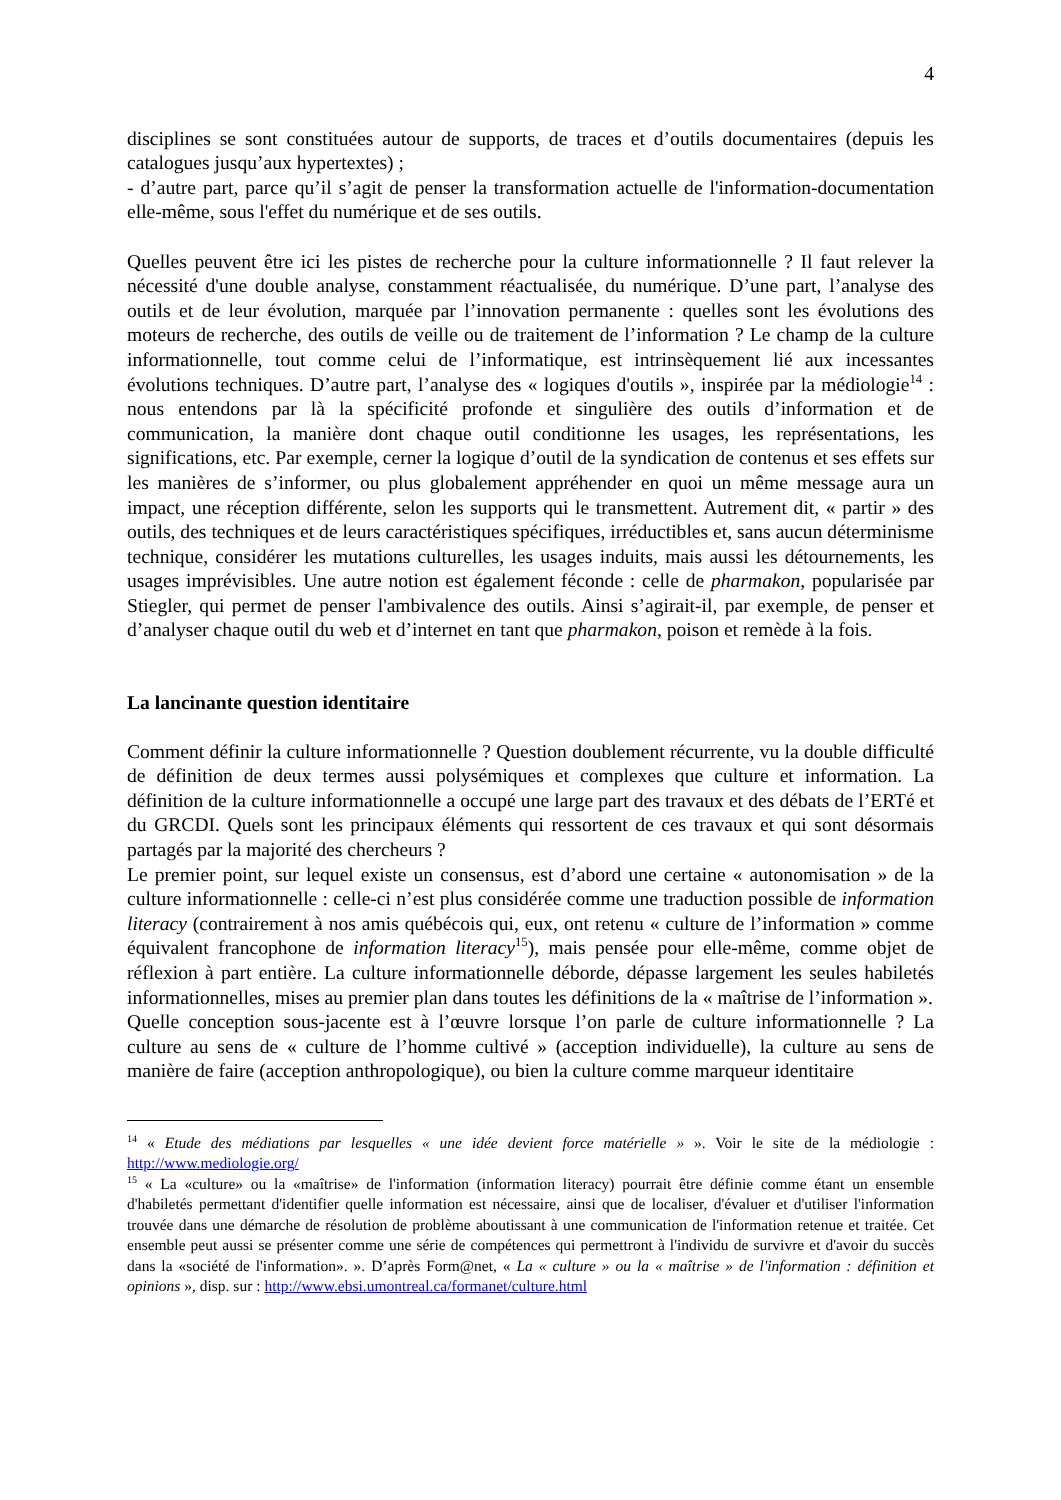4
disciplines se sont constituées autour de supports, de traces et d’outils documentaires (depuis les catalogues jusqu’aux hypertextes) ;
- d’autre part, parce qu’il s’agit de penser la transformation actuelle de l'information-documentation elle-même, sous l'effet du numérique et de ses outils.
Quelles peuvent être ici les pistes de recherche pour la culture informationnelle ? Il faut relever la nécessité d'une double analyse, constamment réactualisée, du numérique. D’une part, l’analyse des outils et de leur évolution, marquée par l’innovation permanente : quelles sont les évolutions des moteurs de recherche, des outils de veille ou de traitement de l’information ? Le champ de la culture informationnelle, tout comme celui de l’informatique, est intrinsèquement lié aux incessantes évolutions techniques. D’autre part, l’analyse des « logiques d'outils », inspirée par la médiologie<sup>14</sup> : nous entendons par là la spécificité profonde et singulière des outils d’information et de communication, la manière dont chaque outil conditionne les usages, les représentations, les significations, etc. Par exemple, cerner la logique d’outil de la syndication de contenus et ses effets sur les manières de s’informer, ou plus globalement appréhender en quoi un même message aura un impact, une réception différente, selon les supports qui le transmettent. Autrement dit, « partir » des outils, des techniques et de leurs caractéristiques spécifiques, irréductibles et, sans aucun déterminisme technique, considérer les mutations culturelles, les usages induits, mais aussi les détournements, les usages imprévisibles. Une autre notion est également féconde : celle de pharmakon, popularisée par Stiegler, qui permet de penser l'ambivalence des outils. Ainsi s’agirait-il, par exemple, de penser et d’analyser chaque outil du web et d’internet en tant que pharmakon, poison et remède à la fois.
La lancinante question identitaire
Comment définir la culture informationnelle ? Question doublement récurrente, vu la double difficulté de définition de deux termes aussi polysémiques et complexes que culture et information. La définition de la culture informationnelle a occupé une large part des travaux et des débats de l’ERTé et du GRCDI. Quels sont les principaux éléments qui ressortent de ces travaux et qui sont désormais partagés par la majorité des chercheurs ?
Le premier point, sur lequel existe un consensus, est d’abord une certaine « autonomisation » de la culture informationnelle : celle-ci n’est plus considérée comme une traduction possible de information literacy (contrairement à nos amis québécois qui, eux, ont retenu « culture de l’information » comme équivalent francophone de information literacy<sup>15</sup>), mais pensée pour elle-même, comme objet de réflexion à part entière. La culture informationnelle déborde, dépasse largement les seules habiletés informationnelles, mises au premier plan dans toutes les définitions de la « maîtrise de l’information ».
Quelle conception sous-jacente est à l’œuvre lorsque l’on parle de culture informationnelle ? La culture au sens de « culture de l’homme cultivé » (acception individuelle), la culture au sens de manière de faire (acception anthropologique), ou bien la culture comme marqueur identitaire
<sup>14</sup> « Etude des médiations par lesquelles « une idée devient force matérielle » ». Voir le site de la médiologie : http://www.mediologie.org/
<sup>15</sup> « La «culture» ou la «maîtrise» de l'information (information literacy) pourrait être définie comme étant un ensemble d'habiletés permettant d'identifier quelle information est nécessaire, ainsi que de localiser, d'évaluer et d'utiliser l'information trouvée dans une démarche de résolution de problème aboutissant à une communication de l'information retenue et traitée. Cet ensemble peut aussi se présenter comme une série de compétences qui permettront à l'individu de survivre et d'avoir du succès dans la «société de l'information». ». D’après Form@net, « La « culture » ou la « maîtrise » de l'information : définition et opinions », disp. sur : http://www.ebsi.umontreal.ca/formanet/culture.html